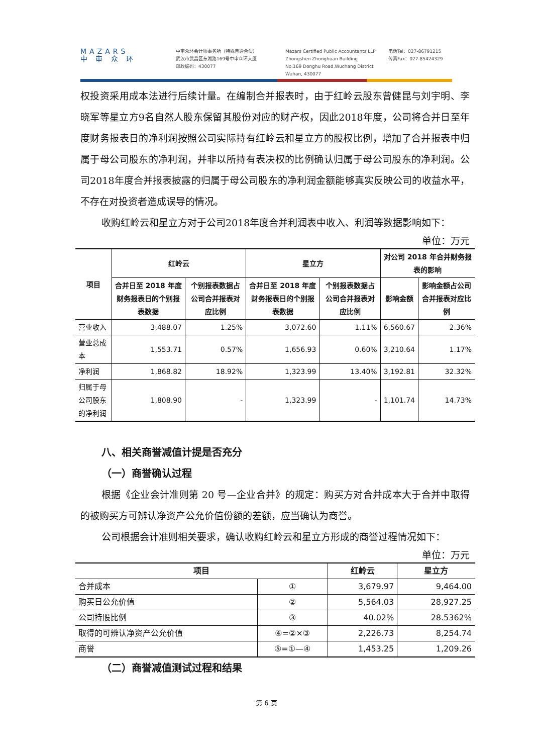MAZARS
中 审 众 环
中审众环会计师事务所（特殊普通合伙）
武汉市武昌区东湖路169号中审众环大厦
邮政编码：430077
Mazars Certified Public Accountants LLP
Zhongshen Zhonghuan Building
No.169 Donghu Road,Wuchang District
Wuhan, 430077
电话Tel：027-86791215
传真Fax：027-85424329
权投资采用成本法进行后续计量。在编制合并报表时，由于红岭云股东曾健昆与刘宇明、李晓军等星立方9名自然人股东保留其股份对应的财产权，因此2018年度，公司将合并日至年度财务报表日的净利润按照公司实际持有红岭云和星立方的股权比例，增加了合并报表中归属于母公司股东的净利润，并非以所持有表决权的比例确认归属于母公司股东的净利润。公司2018年度合并报表披露的归属于母公司股东的净利润金额能够真实反映公司的收益水平，不存在对投资者造成误导的情况。
收购红岭云和星立方对于公司2018年度合并利润表中收入、利润等数据影响如下：
单位：万元
| 项目 | 红岭云 | | 星立方 | | 对公司 2018 年合并财务报表的影响 | |
| --- | --- | --- | --- | --- | --- | --- |
| | 合并日至 2018 年度财务报表日的个别报表数据 | 个别报表数据占公司合并报表对应比例 | 合并日至 2018 年度财务报表日的个别报表数据 | 个别报表数据占公司合并报表对应比例 | 影响金额 | 影响金额占公司合并报表对应比例 |
| 营业收入 | 3,488.07 | 1.25% | 3,072.60 | 1.11% | 6,560.67 | 2.36% |
| 营业总成本 | 1,553.71 | 0.57% | 1,656.93 | 0.60% | 3,210.64 | 1.17% |
| 净利润 | 1,868.82 | 18.92% | 1,323.99 | 13.40% | 3,192.81 | 32.32% |
| 归属于母公司股东的净利润 | 1,808.90 | - | 1,323.99 | - | 1,101.74 | 14.73% |
八、相关商誉减值计提是否充分
（一）商誉确认过程
根据《企业会计准则第 20 号—企业合并》的规定：购买方对合并成本大于合并中取得的被购买方可辨认净资产公允价值份额的差额，应当确认为商誉。
公司根据会计准则相关要求，确认收购红岭云和星立方形成的商誉过程情况如下：
单位：万元
| 项目 | | 红岭云 | 星立方 |
| --- | --- | --- | --- |
| 合并成本 | ① | 3,679.97 | 9,464.00 |
| 购买日公允价值 | ② | 5,564.03 | 28,927.25 |
| 公司持股比例 | ③ | 40.02% | 28.5362% |
| 取得的可辨认净资产公允价值 | ④=②×③ | 2,226.73 | 8,254.74 |
| 商誉 | ⑤=①—④ | 1,453.25 | 1,209.26 |
（二）商誉减值测试过程和结果
第 6 页